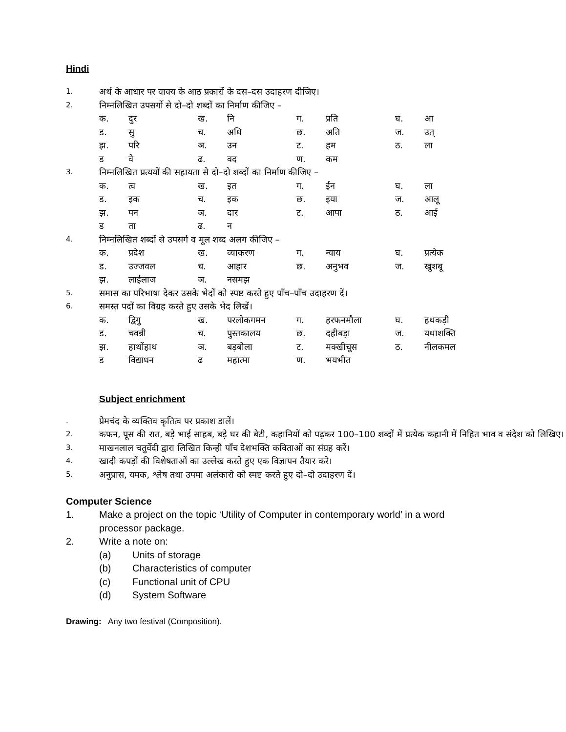Hindi
1. अर्थ के आधार पर वाक्य के आठ प्रकारों के दस–दस उदाहरण दीजिए।
2. निम्नलिखित उपसर्गो से दो–दो शब्दों का निर्माण कीजिए –
क. दुर ख. नि ग. प्रति घ. आ ड. सु च. अधि छ. अति ज. उत् झ. परि ञ. उन ट. हम ठ. ला ड वे ढ. वद ण. कम
3. निम्नलिखित प्रत्ययों की सहायता से दो–दो शब्दों का निर्माण कीजिए –
क. त्व ख. इत ग. ईन घ. ला ड. इक च. इक छ. इया ज. आलू झ. पन ञ. दार ट. आपा ठ. आई ड ता ढ. न
4. निम्नलिखित शब्दों से उपसर्ग व मूल शब्द अलग कीजिए –
क. प्रदेश ख. व्याकरण ग. न्याय घ. प्रत्येक ड. उज्जवल च. आहार छ. अनुभव ज. खुशबू झ. लाईलाज ञ. नसमझ
5. समास का परिभाषा देकर उसके भेदों को स्पष्ट करते हुए पाँच–पाँच उदाहरण दें।
6. समस्त पदों का विग्रह करते हुए उसके भेद लिखें।
क. द्विगु ख. परलोकगमन ग. हरफनमौला घ. हथकड़ी ड. चवन्नी च. पुस्तकालय छ. दहीबड़ा ज. यथाशक्ति झ. हाथोंहाथ ञ. बड़बोला ट. मक्खीचूस ठ. नीलकमल ड विद्याधन ढ महात्मा ण. भयभीत
Subject enrichment
. प्रेमचंद के व्यक्तिव कृतित्व पर प्रकाश डालें।
2. कफन, पूस की रात, बड़े भाई साहब, बड़े घर की बेटी, कहानियों को पढ़कर 100–100 शब्दों में प्रत्येक कहानी में निहित भाव व संदेश को लिखिए।
3. माखनलाल चतुर्वेदी द्वारा लिखित किन्ही पाँच देशभक्ति कविताओं का संग्रह करें।
4. खादी कपड़ों की विशेषताओं का उल्लेख करते हुए एक विज्ञापन तैयार करे।
5. अनुप्रास, यमक, श्लेष तथा उपमा अलंकारो को स्पष्ट करते हुए दो–दो उदाहरण दें।
Computer Science
1. Make a project on the topic ‘Utility of Computer in contemporary world’ in a word processor package.
2. Write a note on:
(a) Units of storage
(b) Characteristics of computer
(c) Functional unit of CPU
(d) System Software
Drawing: Any two festival (Composition).